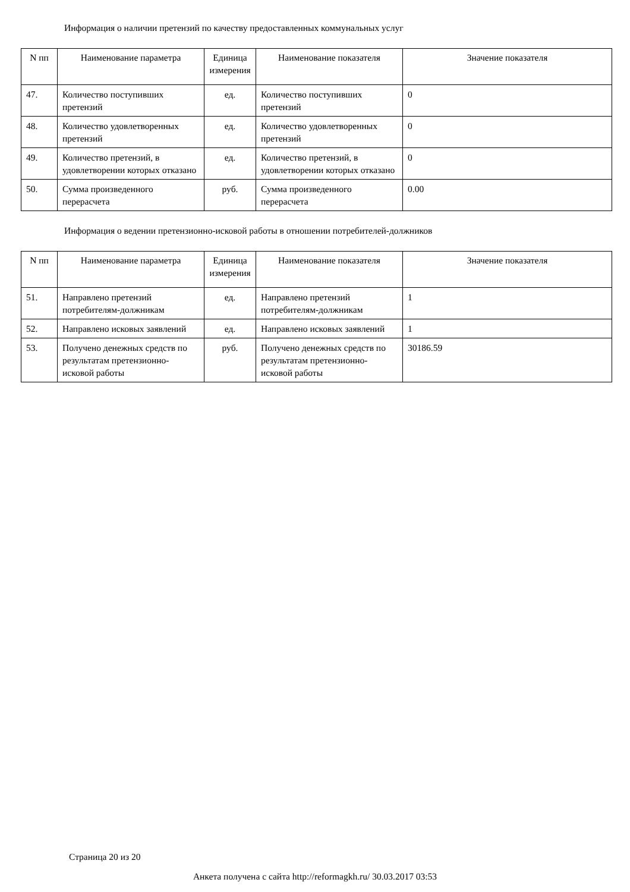Информация о наличии претензий по качеству предоставленных коммунальных услуг
| N пп | Наименование параметра | Единица измерения | Наименование показателя | Значение показателя |
| --- | --- | --- | --- | --- |
| 47. | Количество поступивших претензий | ед. | Количество поступивших претензий | 0 |
| 48. | Количество удовлетворенных претензий | ед. | Количество удовлетворенных претензий | 0 |
| 49. | Количество претензий, в удовлетворении которых отказано | ед. | Количество претензий, в удовлетворении которых отказано | 0 |
| 50. | Сумма произведенного перерасчета | руб. | Сумма произведенного перерасчета | 0.00 |
Информация о ведении претензионно-исковой работы в отношении потребителей-должников
| N пп | Наименование параметра | Единица измерения | Наименование показателя | Значение показателя |
| --- | --- | --- | --- | --- |
| 51. | Направлено претензий потребителям-должникам | ед. | Направлено претензий потребителям-должникам | 1 |
| 52. | Направлено исковых заявлений | ед. | Направлено исковых заявлений | 1 |
| 53. | Получено денежных средств по результатам претензионно-исковой работы | руб. | Получено денежных средств по результатам претензионно-исковой работы | 30186.59 |
Страница 20 из 20
Анкета получена с сайта http://reformagkh.ru/ 30.03.2017 03:53